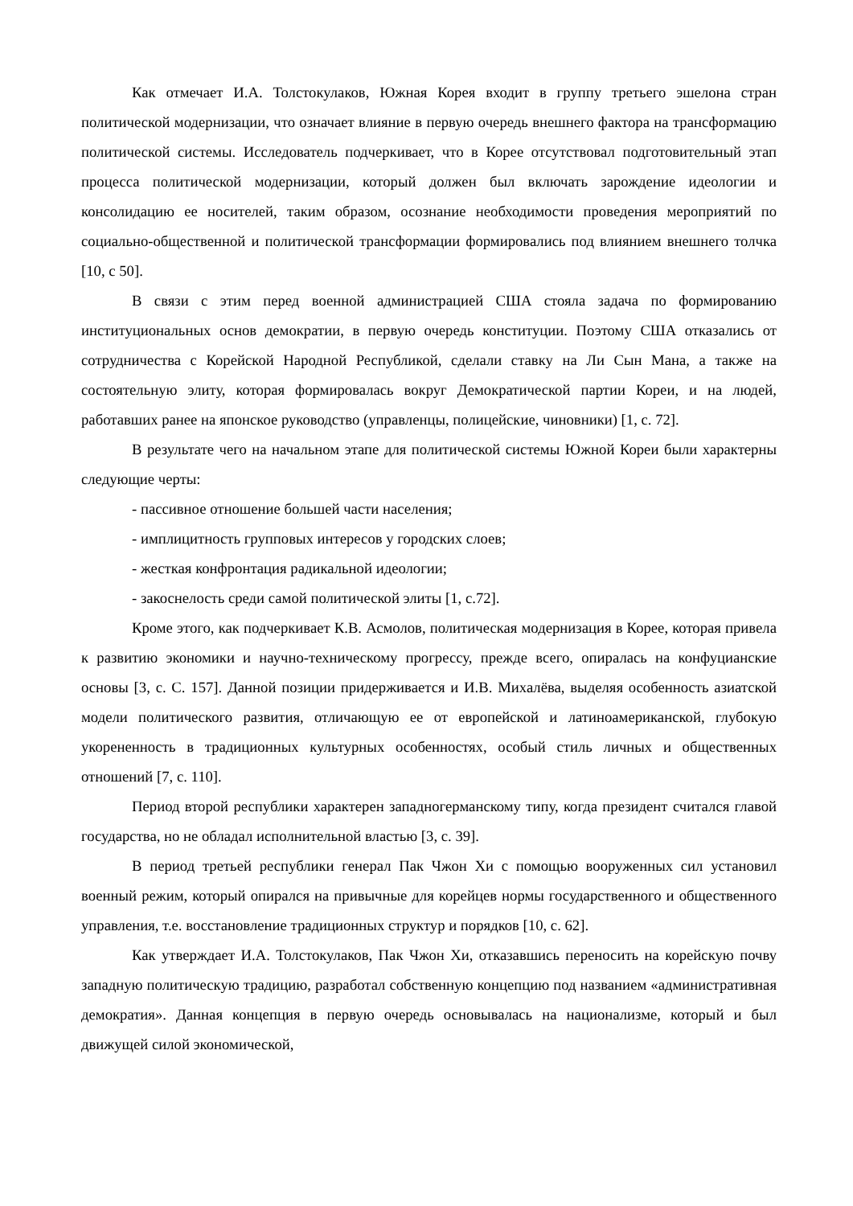Как отмечает И.А. Толстокулаков, Южная Корея входит в группу третьего эшелона стран политической модернизации, что означает влияние в первую очередь внешнего фактора на трансформацию политической системы. Исследователь подчеркивает, что в Корее отсутствовал подготовительный этап процесса политической модернизации, который должен был включать зарождение идеологии и консолидацию ее носителей, таким образом, осознание необходимости проведения мероприятий по социально-общественной и политической трансформации формировались под влиянием внешнего толчка [10, с 50].
В связи с этим перед военной администрацией США стояла задача по формированию институциональных основ демократии, в первую очередь конституции. Поэтому США отказались от сотрудничества с Корейской Народной Республикой, сделали ставку на Ли Сын Мана, а также на состоятельную элиту, которая формировалась вокруг Демократической партии Кореи, и на людей, работавших ранее на японское руководство (управленцы, полицейские, чиновники) [1, с. 72].
В результате чего на начальном этапе для политической системы Южной Кореи были характерны следующие черты:
- пассивное отношение большей части населения;
- имплицитность групповых интересов у городских слоев;
- жесткая конфронтация радикальной идеологии;
- закоснелость среди самой политической элиты [1, с.72].
Кроме этого, как подчеркивает К.В. Асмолов, политическая модернизация в Корее, которая привела к развитию экономики и научно-техническому прогрессу, прежде всего, опиралась на конфуцианские основы [3, с. С. 157]. Данной позиции придерживается и И.В. Михалёва, выделяя особенность азиатской модели политического развития, отличающую ее от европейской и латиноамериканской, глубокую укорененность в традиционных культурных особенностях, особый стиль личных и общественных отношений [7, с. 110].
Период второй республики характерен западногерманскому типу, когда президент считался главой государства, но не обладал исполнительной властью [3, с. 39].
В период третьей республики генерал Пак Чжон Хи с помощью вооруженных сил установил военный режим, который опирался на привычные для корейцев нормы государственного и общественного управления, т.е. восстановление традиционных структур и порядков [10, с. 62].
Как утверждает И.А. Толстокулаков, Пак Чжон Хи, отказавшись переносить на корейскую почву западную политическую традицию, разработал собственную концепцию под названием «административная демократия». Данная концепция в первую очередь основывалась на национализме, который и был движущей силой экономической,